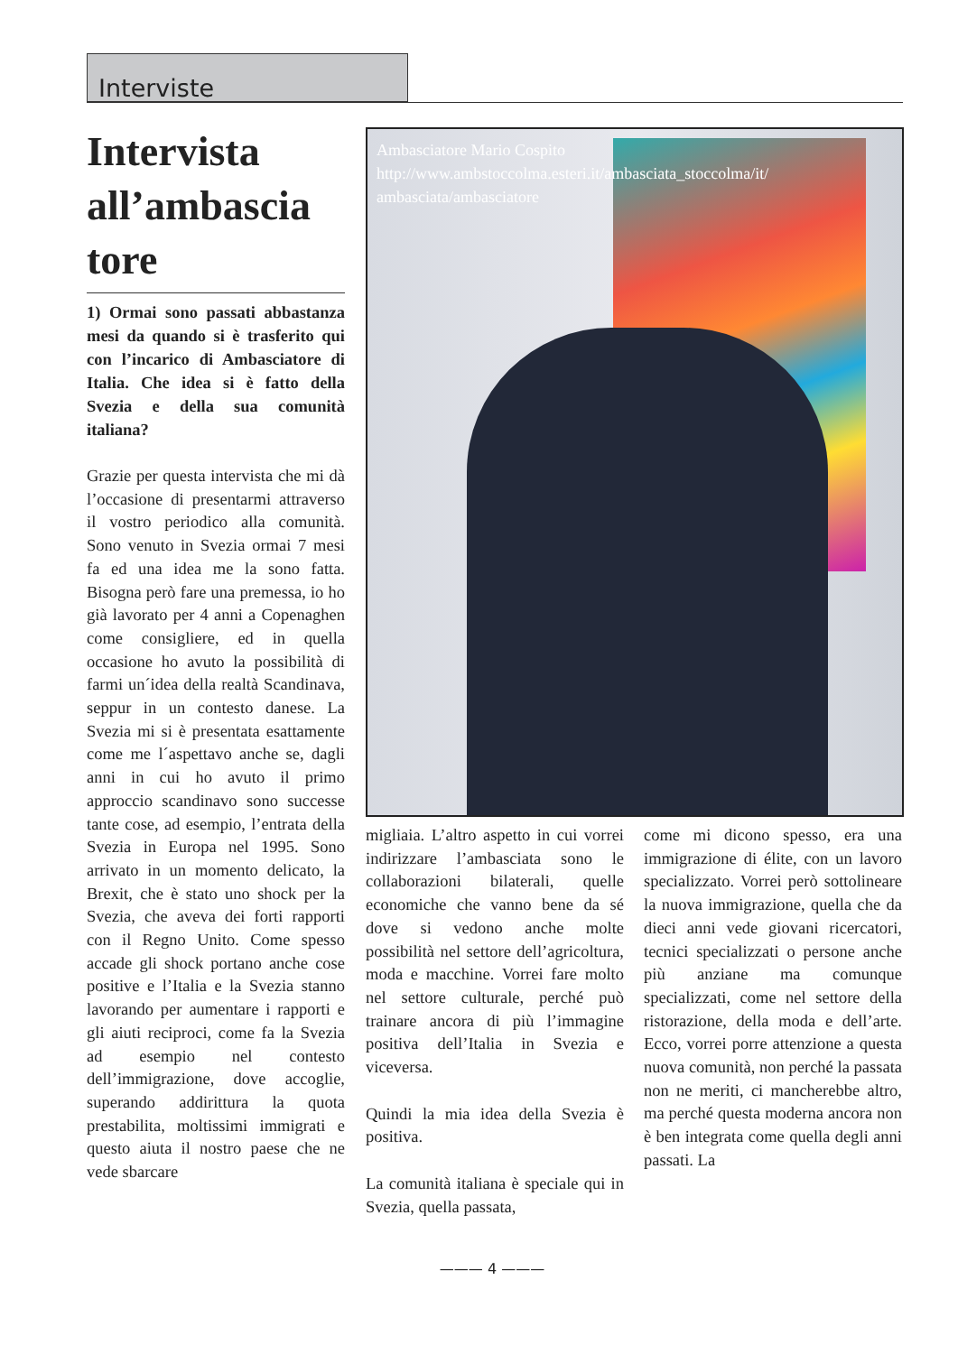Interviste
Intervista all’ambascia tore
1) Ormai sono passati abbastanza mesi da quando si è trasferito qui con l’incarico di Ambasciatore di Italia. Che idea si è fatto della Svezia e della sua comunità italiana?
Grazie per questa intervista che mi dà l’occasione di presentarmi attraverso il vostro periodico alla comunità. Sono venuto in Svezia ormai 7 mesi fa ed una idea me la sono fatta. Bisogna però fare una premessa, io ho già lavorato per 4 anni a Copenaghen come consigliere, ed in quella occasione ho avuto la possibilità di farmi un´idea della realtà Scandinava, seppur in un contesto danese. La Svezia mi si è presentata esattamente come me l´aspettavo anche se, dagli anni in cui ho avuto il primo approccio scandinavo sono successe tante cose, ad esempio, l’entrata della Svezia in Europa nel 1995. Sono arrivato in un momento delicato, la Brexit, che è stato uno shock per la Svezia, che aveva dei forti rapporti con il Regno Unito. Come spesso accade gli shock portano anche cose positive e l’Italia e la Svezia stanno lavorando per aumentare i rapporti e gli aiuti reciproci, come fa la Svezia ad esempio nel contesto dell’immigrazione, dove accoglie, superando addirittura la quota prestabilita, moltissimi immigrati e questo aiuta il nostro paese che ne vede sbarcare
Ambasciatore Mario Cospito
http://www.ambstoccolma.esteri.it/ambasciata_stoccolma/it/
ambasciata/ambasciatore
migliaia. L’altro aspetto in cui vorrei indirizzare l’ambasciata sono le collaborazioni bilaterali, quelle economiche che vanno bene da sé dove si vedono anche molte possibilità nel settore dell’agricoltura, moda e macchine. Vorrei fare molto nel settore culturale, perché può trainare ancora di più l’immagine positiva dell’Italia in Svezia e viceversa.
Quindi la mia idea della Svezia è positiva.
La comunità italiana è speciale qui in Svezia, quella passata,
come mi dicono spesso, era una immigrazione di élite, con un lavoro specializzato. Vorrei però sottolineare la nuova immigrazione, quella che da dieci anni vede giovani ricercatori, tecnici specializzati o persone anche più anziane ma comunque specializzati, come nel settore della ristorazione, della moda e dell’arte. Ecco, vorrei porre attenzione a questa nuova comunità, non perché la passata non ne meriti, ci mancherebbe altro, ma perché questa moderna ancora non è ben integrata come quella degli anni passati. La
——— 4 ———